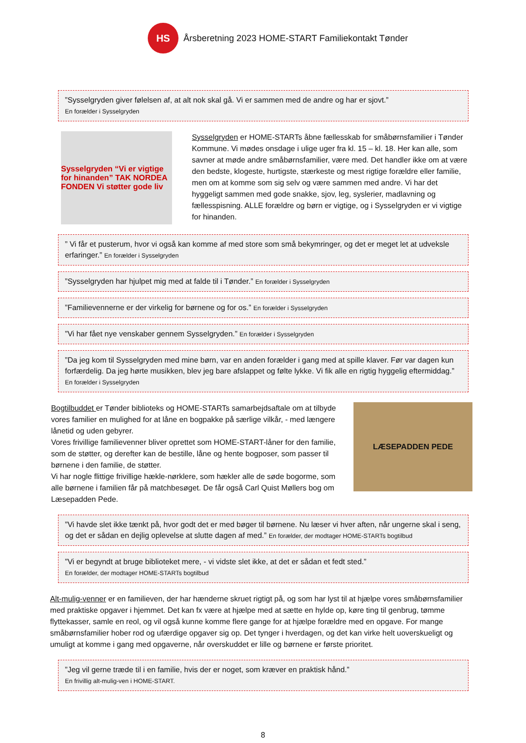HS
Årsberetning 2023 HOME-START Familiekontakt Tønder
”Sysselgryden giver følelsen af, at alt nok skal gå. Vi er sammen med de andre og har er sjovt.”
En forælder i Sysselgryden
Sysselgryden “Vi er vigtige for hinanden” TAK NORDEA FONDEN Vi støtter gode liv
Sysselgryden er HOME-STARTs åbne fællesskab for småbørnsfamilier i Tønder Kommune. Vi mødes onsdage i ulige uger fra kl. 15 – kl. 18. Her kan alle, som savner at møde andre småbørnsfamilier, være med. Det handler ikke om at være den bedste, klogeste, hurtigste, stærkeste og mest rigtige forældre eller familie, men om at komme som sig selv og være sammen med andre. Vi har det hyggeligt sammen med gode snakke, sjov, leg, syslerier, madlavning og fællesspisning. ALLE forældre og børn er vigtige, og i Sysselgryden er vi vigtige for hinanden.
” Vi får et pusterum, hvor vi også kan komme af med store som små bekymringer, og det er meget let at udveksle erfaringer.” En forælder i Sysselgryden
”Sysselgryden har hjulpet mig med at falde til i Tønder.” En forælder i Sysselgryden
”Familievennerne er der virkelig for børnene og for os.” En forælder i Sysselgryden
”Vi har fået nye venskaber gennem Sysselgryden.” En forælder i Sysselgryden
”Da jeg kom til Sysselgryden med mine børn, var en anden forælder i gang med at spille klaver. Før var dagen kun forfærdelig. Da jeg hørte musikken, blev jeg bare afslappet og følte lykke. Vi fik alle en rigtig hyggelig eftermiddag.” En forælder i Sysselgryden
Bogtilbuddet er Tønder biblioteks og HOME-STARTs samarbejdsaftale om at tilbyde vores familier en mulighed for at låne en bogpakke på særlige vilkår, - med længere lånetid og uden gebyrer.
Vores frivillige familievenner bliver oprettet som HOME-START-låner for den familie, som de støtter, og derefter kan de bestille, låne og hente bogposer, som passer til børnene i den familie, de støtter.
Vi har nogle flittige frivillige hækle-nørklere, som hækler alle de søde bogorme, som alle børnene i familien får på matchbesøget. De får også Carl Quist Møllers bog om Læsepadden Pede.
LÆSEPADDEN PEDE
”Vi havde slet ikke tænkt på, hvor godt det er med bøger til børnene. Nu læser vi hver aften, når ungerne skal i seng, og det er sådan en dejlig oplevelse at slutte dagen af med.” En forælder, der modtager HOME-STARTs bogtilbud
”Vi er begyndt at bruge biblioteket mere, - vi vidste slet ikke, at det er sådan et fedt sted.”
En forælder, der modtager HOME-STARTs bogtilbud
Alt-mulig-venner er en familieven, der har hænderne skruet rigtigt på, og som har lyst til at hjælpe vores småbørnsfamilier med praktiske opgaver i hjemmet. Det kan fx være at hjælpe med at sætte en hylde op, køre ting til genbrug, tømme flyttekasser, samle en reol, og vil også kunne komme flere gange for at hjælpe forældre med en opgave. For mange småbørnsfamilier hober rod og ufærdige opgaver sig op. Det tynger i hverdagen, og det kan virke helt uoverskueligt og umuligt at komme i gang med opgaverne, når overskuddet er lille og børnene er første prioritet.
”Jeg vil gerne træde til i en familie, hvis der er noget, som kræver en praktisk hånd.”
En frivillig alt-mulig-ven i HOME-START.
8